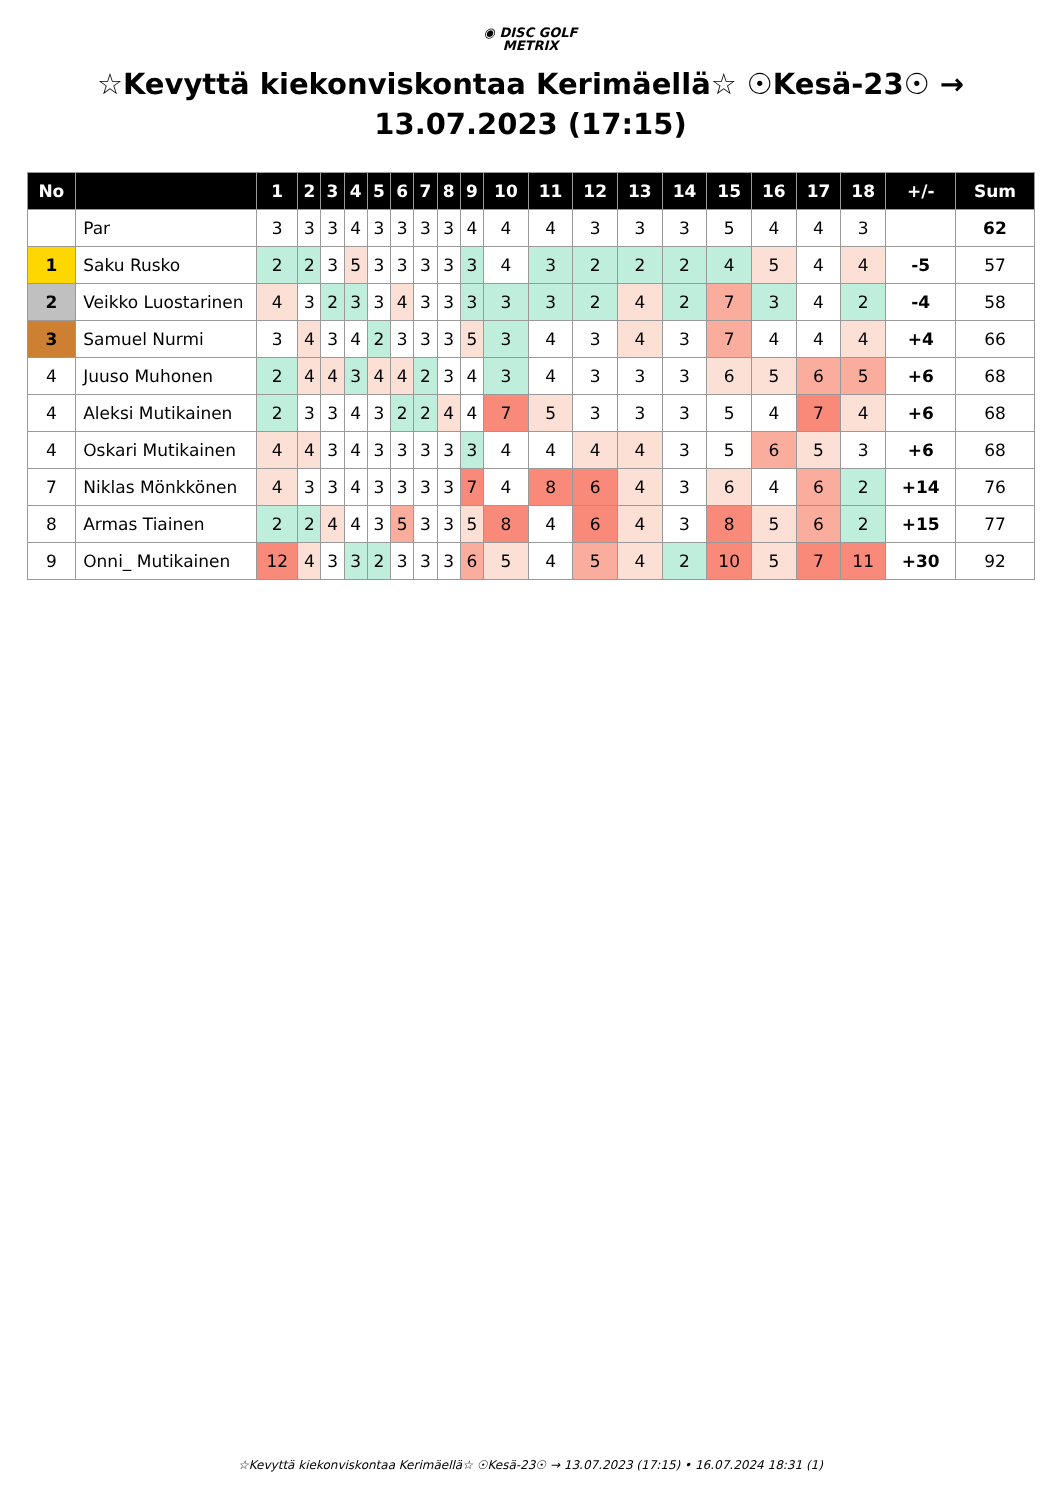◉ DISC GOLF
METRIX
☆Kevyttä kiekonviskontaa Kerimäellä☆ ☉Kesä-23☉ → 13.07.2023 (17:15)
| No | | 1 | 2 | 3 | 4 | 5 | 6 | 7 | 8 | 9 | 10 | 11 | 12 | 13 | 14 | 15 | 16 | 17 | 18 | +/- | Sum |
| --- | --- | --- | --- | --- | --- | --- | --- | --- | --- | --- | --- | --- | --- | --- | --- | --- | --- | --- | --- | --- | --- |
| | Par | 3 | 3 | 3 | 4 | 3 | 3 | 3 | 3 | 4 | 4 | 4 | 3 | 3 | 3 | 5 | 4 | 4 | 3 | | 62 |
| 1 | Saku Rusko | 2 | 2 | 3 | 5 | 3 | 3 | 3 | 3 | 3 | 4 | 3 | 2 | 2 | 2 | 4 | 5 | 4 | 4 | -5 | 57 |
| 2 | Veikko Luostarinen | 4 | 3 | 2 | 3 | 3 | 4 | 3 | 3 | 3 | 3 | 3 | 2 | 4 | 2 | 7 | 3 | 4 | 2 | -4 | 58 |
| 3 | Samuel Nurmi | 3 | 4 | 3 | 4 | 2 | 3 | 3 | 3 | 5 | 3 | 4 | 3 | 4 | 3 | 7 | 4 | 4 | 4 | +4 | 66 |
| 4 | Juuso Muhonen | 2 | 4 | 4 | 3 | 4 | 4 | 2 | 3 | 4 | 3 | 4 | 3 | 3 | 3 | 6 | 5 | 6 | 5 | +6 | 68 |
| 4 | Aleksi Mutikainen | 2 | 3 | 3 | 4 | 3 | 2 | 2 | 4 | 4 | 7 | 5 | 3 | 3 | 3 | 5 | 4 | 7 | 4 | +6 | 68 |
| 4 | Oskari Mutikainen | 4 | 4 | 3 | 4 | 3 | 3 | 3 | 3 | 3 | 4 | 4 | 4 | 4 | 3 | 5 | 6 | 5 | 3 | +6 | 68 |
| 7 | Niklas Mönkkönen | 4 | 3 | 3 | 4 | 3 | 3 | 3 | 3 | 7 | 4 | 8 | 6 | 4 | 3 | 6 | 4 | 6 | 2 | +14 | 76 |
| 8 | Armas Tiainen | 2 | 2 | 4 | 4 | 3 | 5 | 3 | 3 | 5 | 8 | 4 | 6 | 4 | 3 | 8 | 5 | 6 | 2 | +15 | 77 |
| 9 | Onni_ Mutikainen | 12 | 4 | 3 | 3 | 2 | 3 | 3 | 3 | 6 | 5 | 4 | 5 | 4 | 2 | 10 | 5 | 7 | 11 | +30 | 92 |
☆Kevyttä kiekonviskontaa Kerimäellä☆ ☉Kesä-23☉ → 13.07.2023 (17:15) • 16.07.2024 18:31 (1)